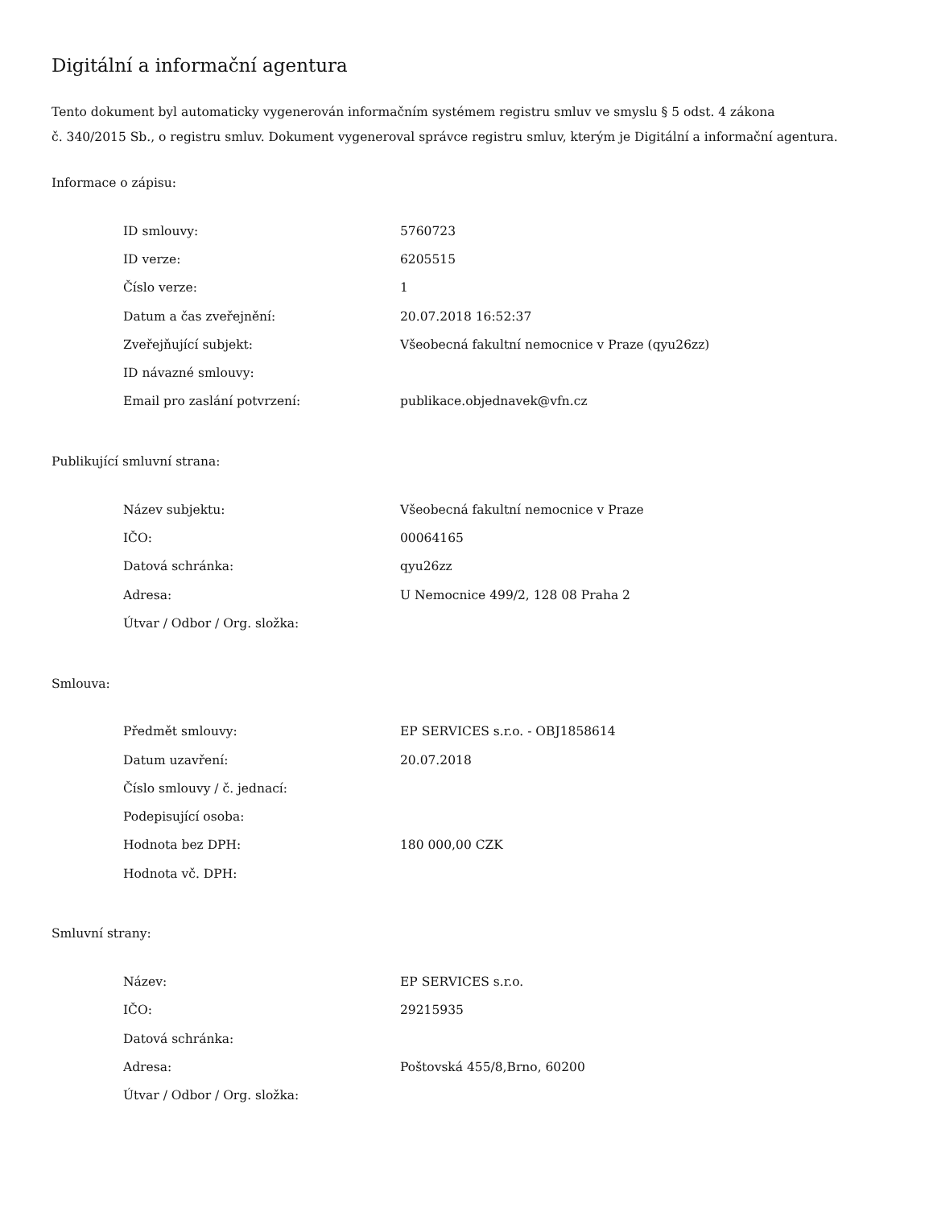Digitální a informační agentura
Tento dokument byl automaticky vygenerován informačním systémem registru smluv ve smyslu § 5 odst. 4 zákona
č. 340/2015 Sb., o registru smluv. Dokument vygeneroval správce registru smluv, kterým je Digitální a informační agentura.
Informace o zápisu:
| ID smlouvy: | 5760723 |
| ID verze: | 6205515 |
| Číslo verze: | 1 |
| Datum a čas zveřejnění: | 20.07.2018 16:52:37 |
| Zveřejňující subjekt: | Všeobecná fakultní nemocnice v Praze (qyu26zz) |
| ID návazné smlouvy: | |
| Email pro zaslání potvrzení: | publikace.objednavek@vfn.cz |
Publikující smluvní strana:
| Název subjektu: | Všeobecná fakultní nemocnice v Praze |
| IČO: | 00064165 |
| Datová schránka: | qyu26zz |
| Adresa: | U Nemocnice 499/2, 128 08 Praha 2 |
| Útvar / Odbor / Org. složka: | |
Smlouva:
| Předmět smlouvy: | EP SERVICES s.r.o. - OBJ1858614 |
| Datum uzavření: | 20.07.2018 |
| Číslo smlouvy / č. jednací: | |
| Podepisující osoba: | |
| Hodnota bez DPH: | 180 000,00 CZK |
| Hodnota vč. DPH: | |
Smluvní strany:
| Název: | EP SERVICES s.r.o. |
| IČO: | 29215935 |
| Datová schránka: | |
| Adresa: | Poštovská 455/8,Brno, 60200 |
| Útvar / Odbor / Org. složka: | |